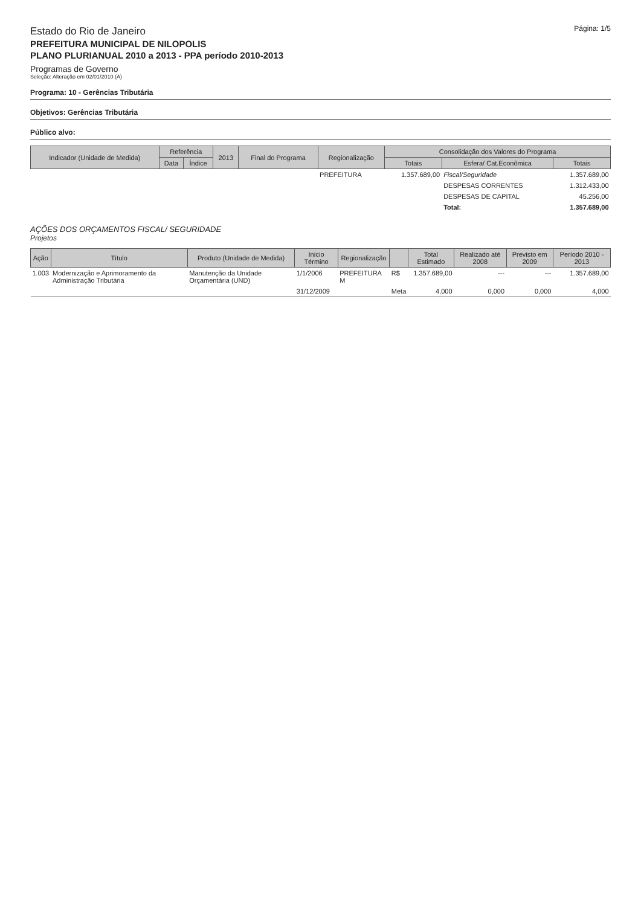Estado do Rio de Janeiro
PREFEITURA MUNICIPAL DE NILOPOLIS
PLANO PLURIANUAL 2010 a 2013 - PPA período 2010-2013
Programas de Governo
Seleção: Alteração em 02/01/2010 (A)
Página: 1/5
Programa: 10 - Gerências Tributária
Objetivos: Gerências Tributária
Público alvo:
| Indicador (Unidade de Medida) | Referência | | 2013 | Final do Programa | Regionalização | Consolidação dos Valores do Programa | | |
| --- | --- | --- | --- | --- | --- | --- | --- | --- |
| | Data | Índice | | | | Totais | Esfera/ Cat.Econômica | Totais |
| | | | | | PREFEITURA | 1.357.689,00 | Fiscal/Seguridade | 1.357.689,00 |
| | | | | | | | DESPESAS CORRENTES | 1.312.433,00 |
| | | | | | | | DESPESAS DE CAPITAL | 45.256,00 |
| | | | | | | | Total: | 1.357.689,00 |
AÇÕES DOS ORÇAMENTOS FISCAL/ SEGURIDADE
Projetos
| Ação | Título | Produto (Unidade de Medida) | Início Término | Regionalização | | Total Estimado | Realizado até 2008 | Previsto em 2009 | Período 2010 - 2013 |
| --- | --- | --- | --- | --- | --- | --- | --- | --- | --- |
| 1.003 | Modernização e Aprimoramento da Administração Tributária | Manutenção da Unidade Orçamentária (UND) | 1/1/2006 | PREFEITURA M | R$ | 1.357.689,00 | --- | --- | 1.357.689,00 |
| | | | 31/12/2009 | | Meta | 4,000 | 0,000 | 0,000 | 4,000 |